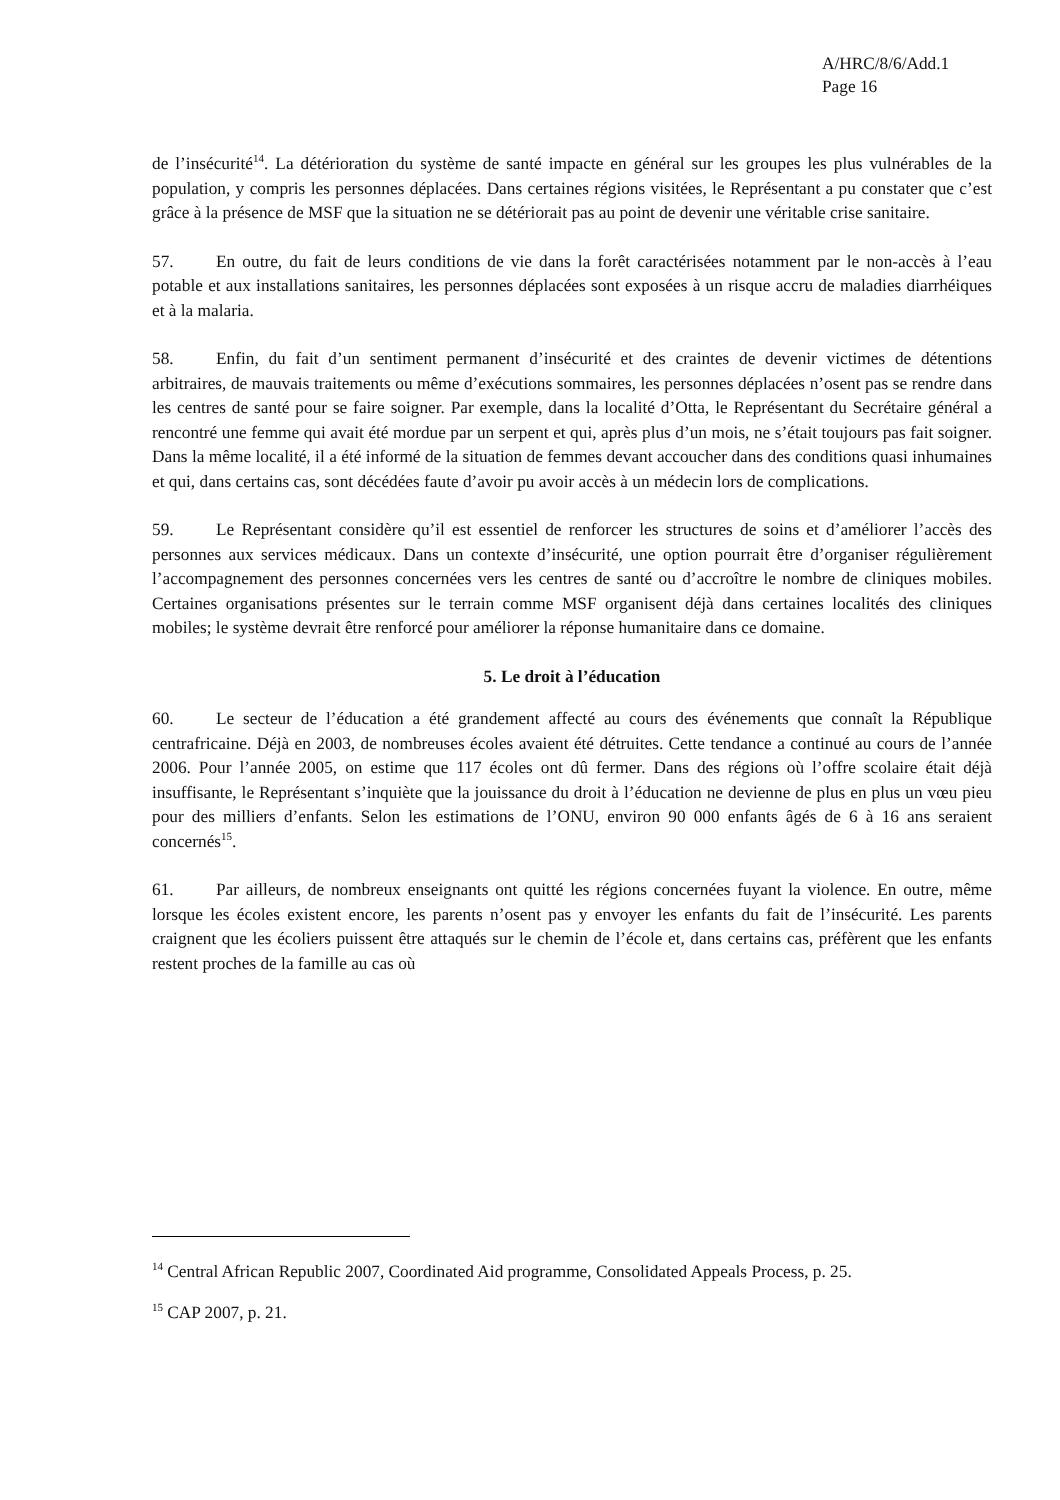A/HRC/8/6/Add.1
Page 16
de l’insécurité<sup>14</sup>. La détérioration du système de santé impacte en général sur les groupes les plus vulnérables de la population, y compris les personnes déplacées. Dans certaines régions visitées, le Représentant a pu constater que c’est grâce à la présence de MSF que la situation ne se détériorait pas au point de devenir une véritable crise sanitaire.
57. En outre, du fait de leurs conditions de vie dans la forêt caractérisées notamment par le non-accès à l’eau potable et aux installations sanitaires, les personnes déplacées sont exposées à un risque accru de maladies diarrhéiques et à la malaria.
58. Enfin, du fait d’un sentiment permanent d’insécurité et des craintes de devenir victimes de détentions arbitraires, de mauvais traitements ou même d’exécutions sommaires, les personnes déplacées n’osent pas se rendre dans les centres de santé pour se faire soigner. Par exemple, dans la localité d’Otta, le Représentant du Secrétaire général a rencontré une femme qui avait été mordue par un serpent et qui, après plus d’un mois, ne s’était toujours pas fait soigner. Dans la même localité, il a été informé de la situation de femmes devant accoucher dans des conditions quasi inhumaines et qui, dans certains cas, sont décédées faute d’avoir pu avoir accès à un médecin lors de complications.
59. Le Représentant considère qu’il est essentiel de renforcer les structures de soins et d’améliorer l’accès des personnes aux services médicaux. Dans un contexte d’insécurité, une option pourrait être d’organiser régulièrement l’accompagnement des personnes concernées vers les centres de santé ou d’accroître le nombre de cliniques mobiles. Certaines organisations présentes sur le terrain comme MSF organisent déjà dans certaines localités des cliniques mobiles; le système devrait être renforcé pour améliorer la réponse humanitaire dans ce domaine.
5. Le droit à l’éducation
60. Le secteur de l’éducation a été grandement affecté au cours des événements que connaît la République centrafricaine. Déjà en 2003, de nombreuses écoles avaient été détruites. Cette tendance a continué au cours de l’année 2006. Pour l’année 2005, on estime que 117 écoles ont dû fermer. Dans des régions où l’offre scolaire était déjà insuffisante, le Représentant s’inquiète que la jouissance du droit à l’éducation ne devienne de plus en plus un vœu pieu pour des milliers d’enfants. Selon les estimations de l’ONU, environ 90 000 enfants âgés de 6 à 16 ans seraient concernés<sup>15</sup>.
61. Par ailleurs, de nombreux enseignants ont quitté les régions concernées fuyant la violence. En outre, même lorsque les écoles existent encore, les parents n’osent pas y envoyer les enfants du fait de l’insécurité. Les parents craignent que les écoliers puissent être attaqués sur le chemin de l’école et, dans certains cas, préfèrent que les enfants restent proches de la famille au cas où
<sup>14</sup> Central African Republic 2007, Coordinated Aid programme, Consolidated Appeals Process, p. 25.
<sup>15</sup> CAP 2007, p. 21.